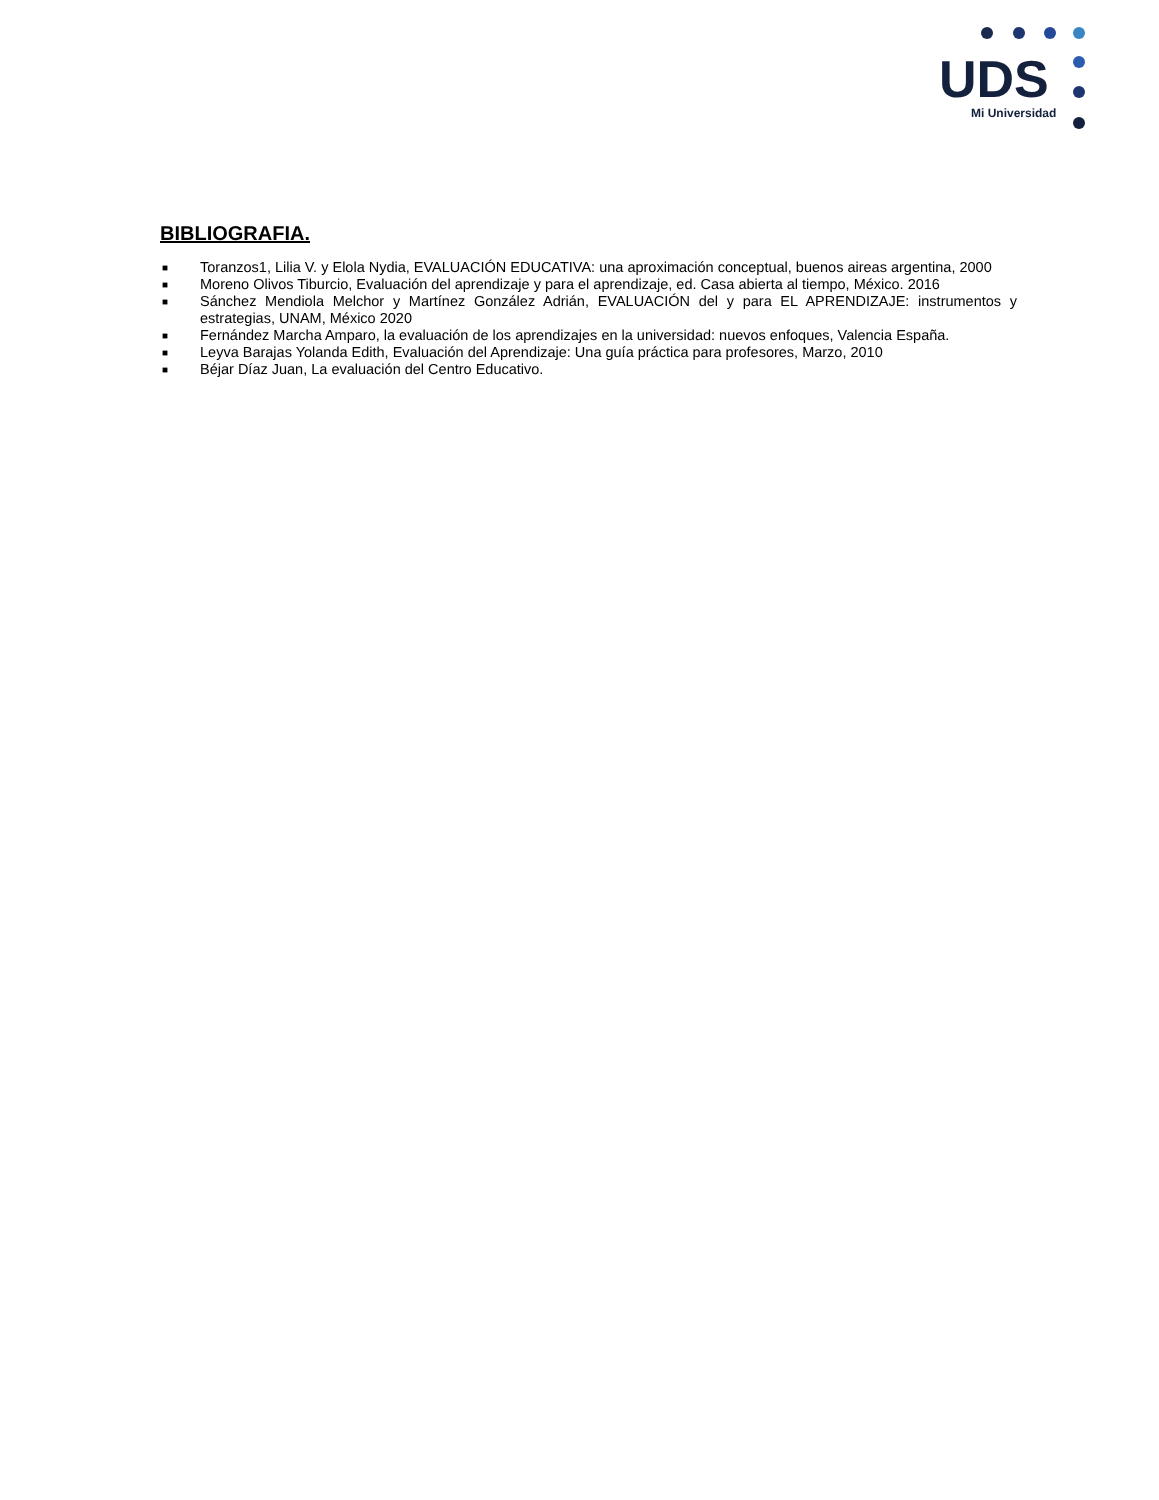UDS
Mi Universidad
BIBLIOGRAFIA.
■ Toranzos1, Lilia V. y Elola Nydia, EVALUACIÓN EDUCATIVA: una aproximación conceptual, buenos aireas argentina, 2000
■ Moreno Olivos Tiburcio, Evaluación del aprendizaje y para el aprendizaje, ed. Casa abierta al tiempo, México. 2016
■ Sánchez Mendiola Melchor y Martínez González Adrián, EVALUACIÓN del y para EL APRENDIZAJE: instrumentos y estrategias, UNAM, México 2020
■ Fernández Marcha Amparo, la evaluación de los aprendizajes en la universidad: nuevos enfoques, Valencia España.
■ Leyva Barajas Yolanda Edith, Evaluación del Aprendizaje: Una guía práctica para profesores, Marzo, 2010
■ Béjar Díaz Juan, La evaluación del Centro Educativo.